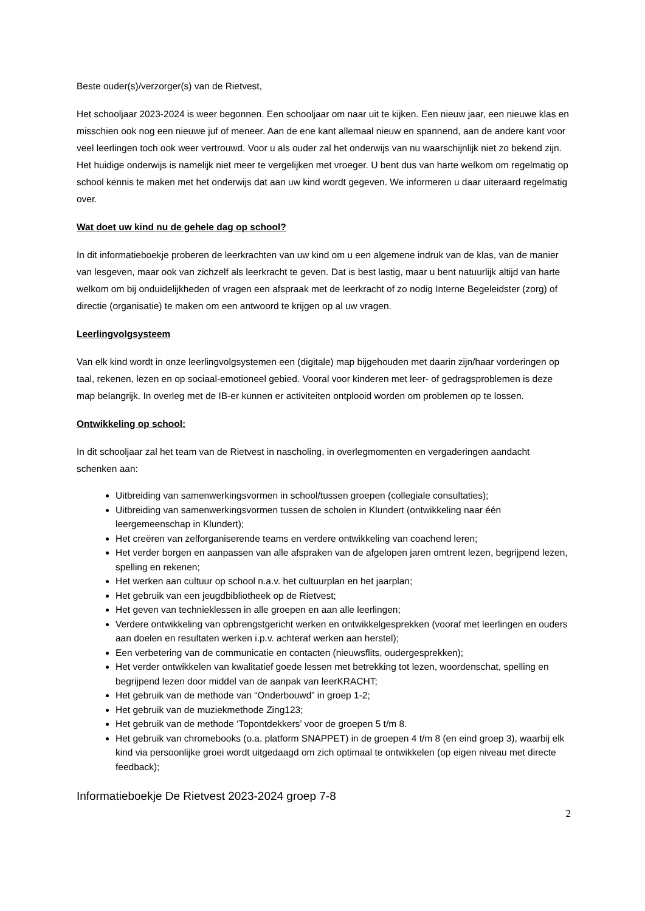Beste ouder(s)/verzorger(s) van de Rietvest,
Het schooljaar 2023-2024 is weer begonnen. Een schooljaar om naar uit te kijken. Een nieuw jaar, een nieuwe klas en misschien ook nog een nieuwe juf of meneer. Aan de ene kant allemaal nieuw en spannend, aan de andere kant voor veel leerlingen toch ook weer vertrouwd. Voor u als ouder zal het onderwijs van nu waarschijnlijk niet zo bekend zijn. Het huidige onderwijs is namelijk niet meer te vergelijken met vroeger. U bent dus van harte welkom om regelmatig op school kennis te maken met het onderwijs dat aan uw kind wordt gegeven. We informeren u daar uiteraard regelmatig over.
Wat doet uw kind nu de gehele dag op school?
In dit informatieboekje proberen de leerkrachten van uw kind om u een algemene indruk van de klas, van de manier van lesgeven, maar ook van zichzelf als leerkracht te geven. Dat is best lastig, maar u bent natuurlijk altijd van harte welkom om bij onduidelijkheden of vragen een afspraak met de leerkracht of zo nodig Interne Begeleidster (zorg) of directie (organisatie) te maken om een antwoord te krijgen op al uw vragen.
Leerlingvolgsysteem
Van elk kind wordt in onze leerlingvolgsystemen een (digitale) map bijgehouden met daarin zijn/haar vorderingen op taal, rekenen, lezen en op sociaal-emotioneel gebied. Vooral voor kinderen met leer- of gedragsproblemen is deze map belangrijk. In overleg met de IB-er kunnen er activiteiten ontplooid worden om problemen op te lossen.
Ontwikkeling op school:
In dit schooljaar zal het team van de Rietvest in nascholing, in overlegmomenten en vergaderingen aandacht schenken aan:
Uitbreiding van samenwerkingsvormen in school/tussen groepen (collegiale consultaties);
Uitbreiding van samenwerkingsvormen tussen de scholen in Klundert (ontwikkeling naar één leergemeenschap in Klundert);
Het creëren van zelforganiserende teams en verdere ontwikkeling van coachend leren;
Het verder borgen en aanpassen van alle afspraken van de afgelopen jaren omtrent lezen, begrijpend lezen, spelling en rekenen;
Het werken aan cultuur op school n.a.v. het cultuurplan en het jaarplan;
Het gebruik van een jeugdbibliotheek op de Rietvest;
Het geven van technieklessen in alle groepen en aan alle leerlingen;
Verdere ontwikkeling van opbrengstgericht werken en ontwikkelgesprekken (vooraf met leerlingen en ouders aan doelen en resultaten werken i.p.v. achteraf werken aan herstel);
Een verbetering van de communicatie en contacten (nieuwsflits, oudergesprekken);
Het verder ontwikkelen van kwalitatief goede lessen met betrekking tot lezen, woordenschat, spelling en begrijpend lezen door middel van de aanpak van leerKRACHT;
Het gebruik van de methode van “Onderbouwd” in groep 1-2;
Het gebruik van de muziekmethode Zing123;
Het gebruik van de methode ‘Topontdekkers’ voor de groepen 5 t/m 8.
Het gebruik van chromebooks (o.a. platform SNAPPET) in de groepen 4 t/m 8 (en eind groep 3), waarbij elk kind via persoonlijke groei wordt uitgedaagd om zich optimaal te ontwikkelen (op eigen niveau met directe feedback);
Informatieboekje De Rietvest 2023-2024 groep 7-8
2